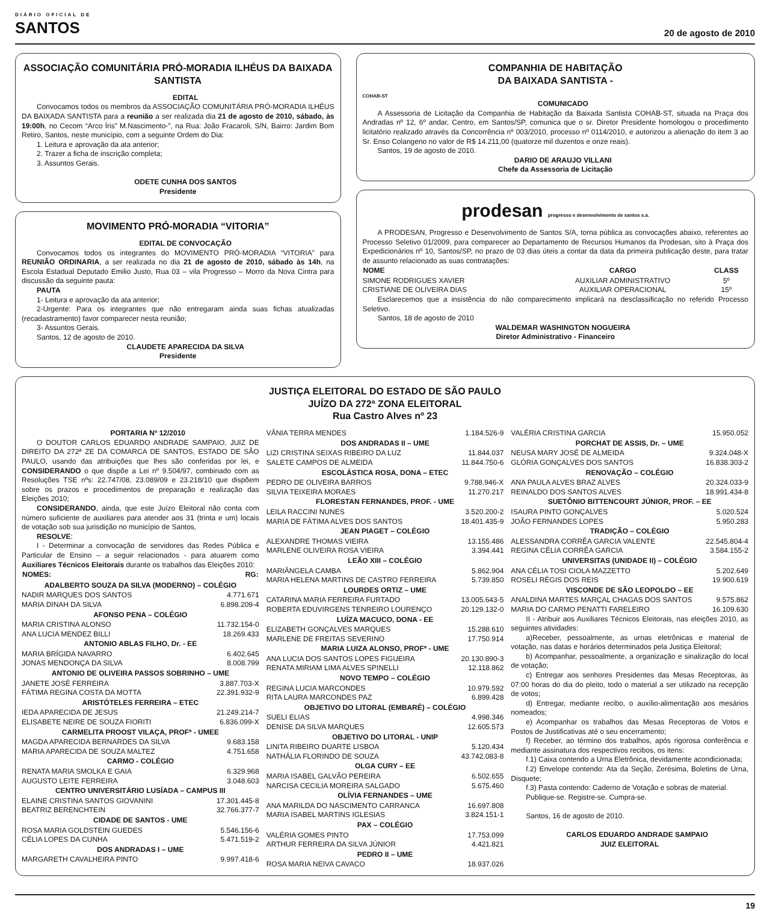DIÁRIO OFICIAL DE
SANTOS
20 de agosto de 2010
ASSOCIAÇÃO COMUNITÁRIA PRÓ-MORADIA ILHÉUS DA BAIXADA SANTISTA
EDITAL
Convocamos todos os membros da ASSOCIAÇÃO COMUNITÁRIA PRÓ-MORADIA ILHÉUS DA BAIXADA SANTISTA para a reunião a ser realizada dia 21 de agosto de 2010, sábado, às 19:00h, no Cecom “Arco Íris” M.Nascimento-”, na Rua: João Fracaroli, S/N, Bairro: Jardim Bom Retiro, Santos, neste município, com a seguinte Ordem do Dia:
1. Leitura e aprovação da ata anterior;
2. Trazer a ficha de inscrição completa;
3. Assuntos Gerais.
ODETE CUNHA DOS SANTOS
Presidente
MOVIMENTO PRÓ-MORADIA “VITORIA”
EDITAL DE CONVOCAÇÃO
Convocamos todos os integrantes do MOVIMENTO PRÓ-MORADIA “VITORIA” para REUNIÃO ORDINARIA, a ser realizada no dia 21 de agosto de 2010, sábado às 14h, na Escola Estadual Deputado Emilio Justo, Rua 03 – vila Progresso – Morro da Nova Cintra para discussão da seguinte pauta:
PAUTA
1- Leitura e aprovação da ata anterior;
2-Urgente: Para os integrantes que não entregaram ainda suas fichas atualizadas (recadastramento) favor comparecer nesta reunião;
3- Assuntos Gerais.
Santos, 12 de agosto de 2010.
CLAUDETE APARECIDA DA SILVA
Presidente
COMPANHIA DE HABITAÇÃO
DA BAIXADA SANTISTA -
COHAB-ST
COMUNICADO
A Assessoria de Licitação da Companhia de Habitação da Baixada Santista COHAB-ST, situada na Praça dos Andradas nº 12, 6º andar, Centro, em Santos/SP, comunica que o sr. Diretor Presidente homologou o procedimento licitatório realizado através da Concorrência nº 003/2010, processo nº 0114/2010, e autorizou a alienação do item 3 ao Sr. Enso Colangeno no valor de R$ 14.211,00 (quatorze mil duzentos e onze reais).
Santos, 19 de agosto de 2010.
DARIO DE ARAUJO VILLANI
Chefe da Assessoria de Licitação
prodesan progresso e desenvolvimento de santos s.a.
A PRODESAN, Progresso e Desenvolvimento de Santos S/A, torna pública as convocações abaixo, referentes ao Processo Seletivo 01/2009, para comparecer ao Departamento de Recursos Humanos da Prodesan, sito à Praça dos Expedicionários nº 10, Santos/SP, no prazo de 03 dias úteis a contar da data da primeira publicação deste, para tratar de assunto relacionado as suas contratações:
| NOME | CARGO | CLASS |
| --- | --- | --- |
| SIMONE RODRIGUES XAVIER | AUXILIAR ADMINISTRATIVO | 5º |
| CRISTIANE DE OLIVEIRA DIAS | AUXILIAR OPERACIONAL | 15º |
Esclarecemos que a insistência do não comparecimento implicará na desclassificação no referido Processo Seletivo.
Santos, 18 de agosto de 2010
WALDEMAR WASHINGTON NOGUEIRA
Diretor Administrativo - Financeiro
JUSTIÇA ELEITORAL DO ESTADO DE SÃO PAULO
JUÍZO DA 272ª ZONA ELEITORAL
Rua Castro Alves nº 23
PORTARIA Nº 12/2010
O DOUTOR CARLOS EDUARDO ANDRADE SAMPAIO, JUIZ DE DIREITO DA 272ª ZE DA COMARCA DE SANTOS, ESTADO DE SÃO PAULO, usando das atribuições que lhes são conferidas por lei, e CONSIDERANDO o que dispõe a Lei nº 9.504/97, combinado com as Resoluções TSE nºs: 22.747/08, 23.089/09 e 23.218/10 que dispõem sobre os prazos e procedimentos de preparação e realização das Eleições 2010;
CONSIDERANDO, ainda, que este Juízo Eleitoral não conta com número suficiente de auxiliares para atender aos 31 (trinta e um) locais de votação sob sua jurisdição no município de Santos,
RESOLVE:
I - Determinar a convocação de servidores das Redes Pública e Particular de Ensino – a seguir relacionados - para atuarem como Auxiliares Técnicos Eleitorais durante os trabalhos das Eleições 2010:
| NOMES: | RG: |
| --- | --- |
| ADALBERTO SOUZA DA SILVA (MODERNO) – COLÉGIO | |
| NADIR MARQUES DOS SANTOS | 4.771.671 |
| MARIA DINAH DA SILVA | 6.898.209-4 |
| AFONSO PENA – COLÉGIO | |
| MARIA CRISTINA ALONSO | 11.732.154-0 |
| ANA LUCIA MENDEZ BILLI | 18.269.433 |
| ANTONIO ABLAS FILHO, Dr. - EE | |
| MARIA BRÍGIDA NAVARRO | 6.402.645 |
| JONAS MENDONÇA DA SILVA | 8.008.799 |
| ANTONIO DE OLIVEIRA PASSOS SOBRINHO – UME | |
| JANETE JOSÉ FERREIRA | 3.887.703-X |
| FÁTIMA REGINA COSTA DA MOTTA | 22.391.932-9 |
| ARISTÓTELES FERREIRA – ETEC | |
| IEDA APARECIDA DE JESUS | 21.249.214-7 |
| ELISABETE NEIRE DE SOUZA FIORITI | 6.836.099-X |
| CARMELITA PROOST VILAÇA, PROFª - UMEE | |
| MAGDA APARECIDA BERNARDES DA SILVA | 9.683.158 |
| MARIA APARECIDA DE SOUZA MALTEZ | 4.751.658 |
| CARMO - COLÉGIO | |
| RENATA MARIA SMOLKA E GAIA | 6.329.968 |
| AUGUSTO LEITE FERREIRA | 3.048.603 |
| CENTRO UNIVERSITÁRIO LUSÍADA – CAMPUS III | |
| ELAINE CRISTINA SANTOS GIOVANINI | 17.301.445-8 |
| BEATRIZ BERENCHTEIN | 32.766.377-7 |
| CIDADE DE SANTOS - UME | |
| ROSA MARIA GOLDSTEIN GUEDES | 5.546.156-6 |
| CÉLIA LOPES DA CUNHA | 5.471.519-2 |
| DOS ANDRADAS I – UME | |
| MARGARETH CAVALHEIRA PINTO | 9.997.418-6 |
| VÂNIA TERRA MENDES | 1.184.526-9 |
| DOS ANDRADAS II – UME | |
| LIZI CRISTINA SEIXAS RIBEIRO DA LUZ | 11.844.037 |
| SALETE CAMPOS DE ALMEIDA | 11.844.750-6 |
| ESCOLÁSTICA ROSA, DONA – ETEC | |
| PEDRO DE OLIVEIRA BARROS | 9.788.946-X |
| SILVIA TEIXEIRA MORAES | 11.270.217 |
| FLORESTAN FERNANDES, PROF. - UME | |
| LEILA RACCINI NUNES | 3.520.200-2 |
| MARIA DE FÁTIMA ALVES DOS SANTOS | 18.401.435-9 |
| JEAN PIAGET – COLÉGIO | |
| ALEXANDRE THOMAS VIEIRA | 13.155.486 |
| MARLENE OLIVEIRA ROSA VIEIRA | 3.394.441 |
| LEÃO XIII – COLÉGIO | |
| MARIÂNGELA CAMBA | 5.862.904 |
| MARIA HELENA MARTINS DE CASTRO FERREIRA | 5.739.850 |
| LOURDES ORTIZ – UME | |
| CATARINA MARIA FERREIRA FURTADO | 13.005.643-5 |
| ROBERTA EDUVIRGENS TENREIRO LOURENÇO | 20.129.132-0 |
| LUÍZA MACUCO, DONA - EE | |
| ELIZABETH GONÇALVES MARQUES | 15.288.610 |
| MARLENE DE FREITAS SEVERINO | 17.750.914 |
| MARIA LUIZA ALONSO, PROFª - UME | |
| ANA LUCIA DOS SANTOS LOPES FIGUEIRA | 20.130.890-3 |
| RENATA MIRIAM LIMA ALVES SPINELLI | 12.118.862 |
| NOVO TEMPO – COLÉGIO | |
| REGINA LUCIA MARCONDES | 10.979.592 |
| RITA LAURA MARCONDES PAZ | 6.899.428 |
| OBJETIVO DO LITORAL (EMBARÉ) – COLÉGIO | |
| SUELI ELIAS | 4.998.346 |
| DENISE DA SILVA MARQUES | 12.605.573 |
| OBJETIVO DO LITORAL - UNIP | |
| LINITA RIBEIRO DUARTE LISBOA | 5.120.434 |
| NATHÁLIA FLORINDO DE SOUZA | 43.742.083-8 |
| OLGA CURY – EE | |
| MARIA ISABEL GALVÃO PEREIRA | 6.502.655 |
| NARCISA CECILIA MOREIRA SALGADO | 5.675.460 |
| OLÍVIA FERNANDES – UME | |
| ANA MARILDA DO NASCIMENTO CARRANCA | 16.697.808 |
| MARIA ISABEL MARTINS IGLESIAS | 3.824.151-1 |
| PAX – COLÉGIO | |
| VALÉRIA GOMES PINTO | 17.753.099 |
| ARTHUR FERREIRA DA SILVA JÚNIOR | 4.421.821 |
| PEDRO II – UME | |
| ROSA MARIA NEIVA CAVACO | 18.937.026 |
| VALÉRIA CRISTINA GARCIA | 15.950.052 |
| PORCHAT DE ASSIS, Dr. – UME | |
| NEUSA MARY JOSÉ DE ALMEIDA | 9.324.048-X |
| GLÓRIA GONÇALVES DOS SANTOS | 16.838.303-2 |
| RENOVAÇÃO – COLÉGIO | |
| ANA PAULA ALVES BRAZ ALVES | 20.324.033-9 |
| REINALDO DOS SANTOS ALVES | 18.991.434-8 |
| SUETÔNIO BITTENCOURT JÚNIOR, PROF. – EE | |
| ISAURA PINTO GONÇALVES | 5.020.524 |
| JOÃO FERNANDES LOPES | 5.950.283 |
| TRADIÇÃO – COLÉGIO | |
| ALESSANDRA CORRÊA GARCIA VALENTE | 22.545.804-4 |
| REGINA CÉLIA CORRÊA GARCIA | 3.584.155-2 |
| UNIVERSITAS (UNIDADE II) – COLÉGIO | |
| ANA CÉLIA TOSI CIOLA MAZZETTO | 5.202.649 |
| ROSELI RÉGIS DOS REIS | 19.900.619 |
| VISCONDE DE SÃO LEOPOLDO – EE | |
| ANALDINA MARTES MARÇAL CHAGAS DOS SANTOS | 9.575.862 |
| MARIA DO CARMO PENATTI FARELEIRO | 16.109.630 |
II - Atribuir aos Auxiliares Técnicos Eleitorais, nas eleições 2010, as seguintes atividades:
a)Receber, pessoalmente, as urnas eletrônicas e material de votação, nas datas e horários determinados pela Justiça Eleitoral;
b) Acompanhar, pessoalmente, a organização e sinalização do local de votação;
c) Entregar aos senhores Presidentes das Mesas Receptoras, às 07:00 horas do dia do pleito, todo o material a ser utilizado na recepção de votos;
d) Entregar, mediante recibo, o auxílio-alimentação aos mesários nomeados;
e) Acompanhar os trabalhos das Mesas Receptoras de Votos e Postos de Justificativas até o seu encerramento;
f) Receber, ao término dos trabalhos, após rigorosa conferência e mediante assinatura dos respectivos recibos, os itens:
f.1) Caixa contendo a Urna Eletrônica, devidamente acondicionada;
f.2) Envelope contendo: Ata da Seção, Zerésima, Boletins de Urna, Disquete;
f.3) Pasta contendo: Caderno de Votação e sobras de material.
Publique-se. Registre-se. Cumpra-se.
Santos, 16 de agosto de 2010.
CARLOS EDUARDO ANDRADE SAMPAIO
JUIZ ELEITORAL
19